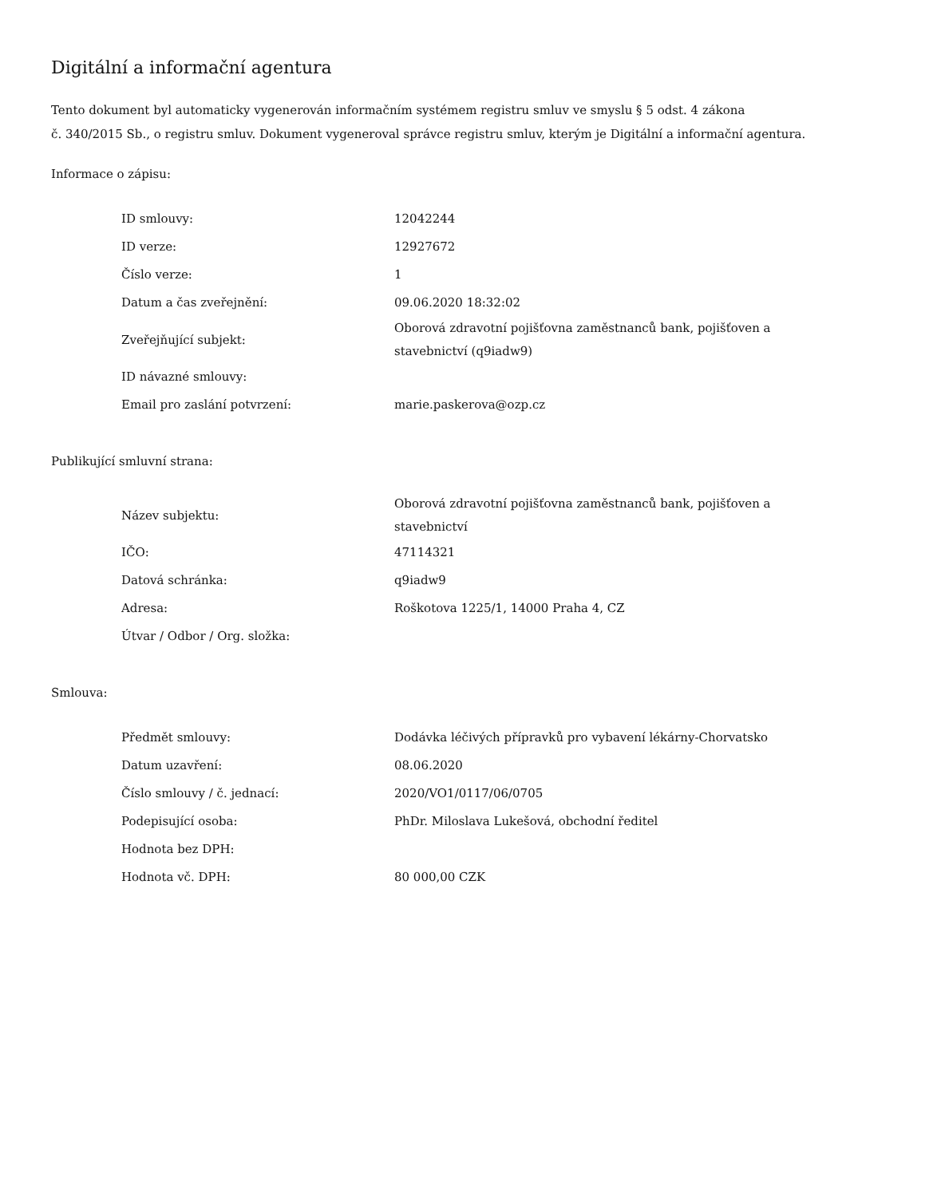Digitální a informační agentura
Tento dokument byl automaticky vygenerován informačním systémem registru smluv ve smyslu § 5 odst. 4 zákona
č. 340/2015 Sb., o registru smluv. Dokument vygeneroval správce registru smluv, kterým je Digitální a informační agentura.
Informace o zápisu:
| ID smlouvy: | 12042244 |
| ID verze: | 12927672 |
| Číslo verze: | 1 |
| Datum a čas zveřejnění: | 09.06.2020 18:32:02 |
| Zveřejňující subjekt: | Oborová zdravotní pojišťovna zaměstnanců bank, pojišťoven a stavebnictví (q9iadw9) |
| ID návazné smlouvy: | |
| Email pro zaslání potvrzení: | marie.paskerova@ozp.cz |
Publikující smluvní strana:
| Název subjektu: | Oborová zdravotní pojišťovna zaměstnanců bank, pojišťoven a stavebnictví |
| IČO: | 47114321 |
| Datová schránka: | q9iadw9 |
| Adresa: | Roškotova 1225/1, 14000 Praha 4, CZ |
| Útvar / Odbor / Org. složka: | |
Smlouva:
| Předmět smlouvy: | Dodávka léčivých přípravků pro vybavení lékárny-Chorvatsko |
| Datum uzavření: | 08.06.2020 |
| Číslo smlouvy / č. jednací: | 2020/VO1/0117/06/0705 |
| Podepisující osoba: | PhDr. Miloslava Lukešová, obchodní ředitel |
| Hodnota bez DPH: | |
| Hodnota vč. DPH: | 80 000,00 CZK |